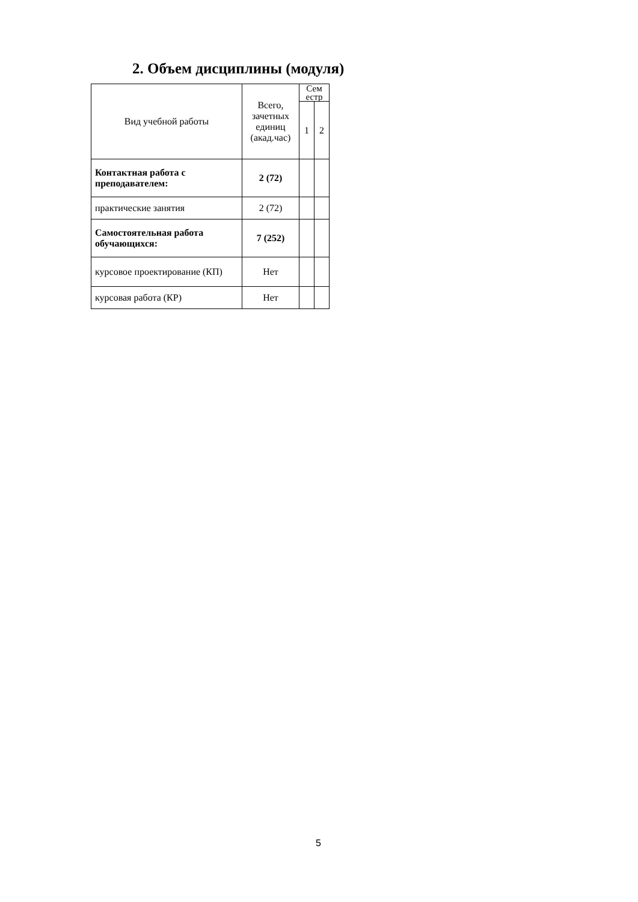2. Объем дисциплины (модуля)
| Вид учебной работы | Всего, зачетных единиц (акад.час) | Сем естр | |
| --- | --- | --- | --- |
| | | 1 | 2 |
| Контактная работа с преподавателем: | 2 (72) | | |
| практические занятия | 2 (72) | | |
| Самостоятельная работа обучающихся: | 7 (252) | | |
| курсовое проектирование (КП) | Нет | | |
| курсовая работа (КР) | Нет | | |
5